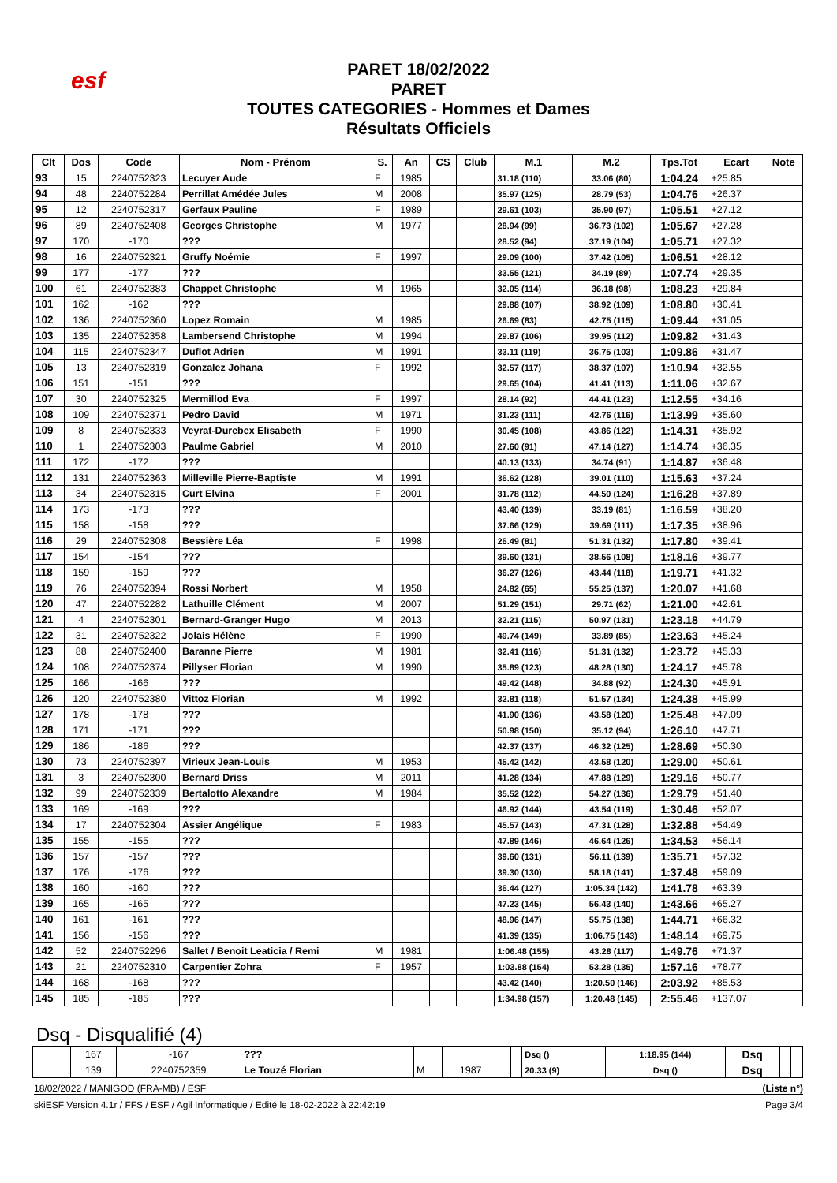esf
PARET 18/02/2022
PARET
TOUTES CATEGORIES - Hommes et Dames
Résultats Officiels
| Clt | Dos | Code | Nom - Prénom | S. | An | CS | Club | M.1 | M.2 | Tps.Tot | Ecart | Note |
| --- | --- | --- | --- | --- | --- | --- | --- | --- | --- | --- | --- | --- |
| 93 | 15 | 2240752323 | Lecuyer Aude | F | 1985 | | | 31.18 (110) | 33.06 (80) | 1:04.24 | +25.85 | |
| 94 | 48 | 2240752284 | Perrillat Amédée Jules | M | 2008 | | | 35.97 (125) | 28.79 (53) | 1:04.76 | +26.37 | |
| 95 | 12 | 2240752317 | Gerfaux Pauline | F | 1989 | | | 29.61 (103) | 35.90 (97) | 1:05.51 | +27.12 | |
| 96 | 89 | 2240752408 | Georges Christophe | M | 1977 | | | 28.94 (99) | 36.73 (102) | 1:05.67 | +27.28 | |
| 97 | 170 | -170 | ??? | | | | | 28.52 (94) | 37.19 (104) | 1:05.71 | +27.32 | |
| 98 | 16 | 2240752321 | Gruffy Noémie | F | 1997 | | | 29.09 (100) | 37.42 (105) | 1:06.51 | +28.12 | |
| 99 | 177 | -177 | ??? | | | | | 33.55 (121) | 34.19 (89) | 1:07.74 | +29.35 | |
| 100 | 61 | 2240752383 | Chappet Christophe | M | 1965 | | | 32.05 (114) | 36.18 (98) | 1:08.23 | +29.84 | |
| 101 | 162 | -162 | ??? | | | | | 29.88 (107) | 38.92 (109) | 1:08.80 | +30.41 | |
| 102 | 136 | 2240752360 | Lopez Romain | M | 1985 | | | 26.69 (83) | 42.75 (115) | 1:09.44 | +31.05 | |
| 103 | 135 | 2240752358 | Lambersend Christophe | M | 1994 | | | 29.87 (106) | 39.95 (112) | 1:09.82 | +31.43 | |
| 104 | 115 | 2240752347 | Duflot Adrien | M | 1991 | | | 33.11 (119) | 36.75 (103) | 1:09.86 | +31.47 | |
| 105 | 13 | 2240752319 | Gonzalez Johana | F | 1992 | | | 32.57 (117) | 38.37 (107) | 1:10.94 | +32.55 | |
| 106 | 151 | -151 | ??? | | | | | 29.65 (104) | 41.41 (113) | 1:11.06 | +32.67 | |
| 107 | 30 | 2240752325 | Mermillod Eva | F | 1997 | | | 28.14 (92) | 44.41 (123) | 1:12.55 | +34.16 | |
| 108 | 109 | 2240752371 | Pedro David | M | 1971 | | | 31.23 (111) | 42.76 (116) | 1:13.99 | +35.60 | |
| 109 | 8 | 2240752333 | Veyrat-Durebex Elisabeth | F | 1990 | | | 30.45 (108) | 43.86 (122) | 1:14.31 | +35.92 | |
| 110 | 1 | 2240752303 | Paulme Gabriel | M | 2010 | | | 27.60 (91) | 47.14 (127) | 1:14.74 | +36.35 | |
| 111 | 172 | -172 | ??? | | | | | 40.13 (133) | 34.74 (91) | 1:14.87 | +36.48 | |
| 112 | 131 | 2240752363 | Milleville Pierre-Baptiste | M | 1991 | | | 36.62 (128) | 39.01 (110) | 1:15.63 | +37.24 | |
| 113 | 34 | 2240752315 | Curt Elvina | F | 2001 | | | 31.78 (112) | 44.50 (124) | 1:16.28 | +37.89 | |
| 114 | 173 | -173 | ??? | | | | | 43.40 (139) | 33.19 (81) | 1:16.59 | +38.20 | |
| 115 | 158 | -158 | ??? | | | | | 37.66 (129) | 39.69 (111) | 1:17.35 | +38.96 | |
| 116 | 29 | 2240752308 | Bessière Léa | F | 1998 | | | 26.49 (81) | 51.31 (132) | 1:17.80 | +39.41 | |
| 117 | 154 | -154 | ??? | | | | | 39.60 (131) | 38.56 (108) | 1:18.16 | +39.77 | |
| 118 | 159 | -159 | ??? | | | | | 36.27 (126) | 43.44 (118) | 1:19.71 | +41.32 | |
| 119 | 76 | 2240752394 | Rossi Norbert | M | 1958 | | | 24.82 (65) | 55.25 (137) | 1:20.07 | +41.68 | |
| 120 | 47 | 2240752282 | Lathuille Clément | M | 2007 | | | 51.29 (151) | 29.71 (62) | 1:21.00 | +42.61 | |
| 121 | 4 | 2240752301 | Bernard-Granger Hugo | M | 2013 | | | 32.21 (115) | 50.97 (131) | 1:23.18 | +44.79 | |
| 122 | 31 | 2240752322 | Jolais Hélène | F | 1990 | | | 49.74 (149) | 33.89 (85) | 1:23.63 | +45.24 | |
| 123 | 88 | 2240752400 | Baranne Pierre | M | 1981 | | | 32.41 (116) | 51.31 (132) | 1:23.72 | +45.33 | |
| 124 | 108 | 2240752374 | Pillyser Florian | M | 1990 | | | 35.89 (123) | 48.28 (130) | 1:24.17 | +45.78 | |
| 125 | 166 | -166 | ??? | | | | | 49.42 (148) | 34.88 (92) | 1:24.30 | +45.91 | |
| 126 | 120 | 2240752380 | Vittoz Florian | M | 1992 | | | 32.81 (118) | 51.57 (134) | 1:24.38 | +45.99 | |
| 127 | 178 | -178 | ??? | | | | | 41.90 (136) | 43.58 (120) | 1:25.48 | +47.09 | |
| 128 | 171 | -171 | ??? | | | | | 50.98 (150) | 35.12 (94) | 1:26.10 | +47.71 | |
| 129 | 186 | -186 | ??? | | | | | 42.37 (137) | 46.32 (125) | 1:28.69 | +50.30 | |
| 130 | 73 | 2240752397 | Virieux Jean-Louis | M | 1953 | | | 45.42 (142) | 43.58 (120) | 1:29.00 | +50.61 | |
| 131 | 3 | 2240752300 | Bernard Driss | M | 2011 | | | 41.28 (134) | 47.88 (129) | 1:29.16 | +50.77 | |
| 132 | 99 | 2240752339 | Bertalotto Alexandre | M | 1984 | | | 35.52 (122) | 54.27 (136) | 1:29.79 | +51.40 | |
| 133 | 169 | -169 | ??? | | | | | 46.92 (144) | 43.54 (119) | 1:30.46 | +52.07 | |
| 134 | 17 | 2240752304 | Assier Angélique | F | 1983 | | | 45.57 (143) | 47.31 (128) | 1:32.88 | +54.49 | |
| 135 | 155 | -155 | ??? | | | | | 47.89 (146) | 46.64 (126) | 1:34.53 | +56.14 | |
| 136 | 157 | -157 | ??? | | | | | 39.60 (131) | 56.11 (139) | 1:35.71 | +57.32 | |
| 137 | 176 | -176 | ??? | | | | | 39.30 (130) | 58.18 (141) | 1:37.48 | +59.09 | |
| 138 | 160 | -160 | ??? | | | | | 36.44 (127) | 1:05.34 (142) | 1:41.78 | +63.39 | |
| 139 | 165 | -165 | ??? | | | | | 47.23 (145) | 56.43 (140) | 1:43.66 | +65.27 | |
| 140 | 161 | -161 | ??? | | | | | 48.96 (147) | 55.75 (138) | 1:44.71 | +66.32 | |
| 141 | 156 | -156 | ??? | | | | | 41.39 (135) | 1:06.75 (143) | 1:48.14 | +69.75 | |
| 142 | 52 | 2240752296 | Sallet / Benoit Leaticia / Remi | M | 1981 | | | 1:06.48 (155) | 43.28 (117) | 1:49.76 | +71.37 | |
| 143 | 21 | 2240752310 | Carpentier Zohra | F | 1957 | | | 1:03.88 (154) | 53.28 (135) | 1:57.16 | +78.77 | |
| 144 | 168 | -168 | ??? | | | | | 43.42 (140) | 1:20.50 (146) | 2:03.92 | +85.53 | |
| 145 | 185 | -185 | ??? | | | | | 1:34.98 (157) | 1:20.48 (145) | 2:55.46 | +137.07 | |
Dsq - Disqualifié (4)
| | 167 | -167 | ??? | | | | | Dsq () | 1:18.95 (144) | Dsq | | |
| | 139 | 2240752359 | Le Touzé Florian | M | 1987 | | | 20.33 (9) | Dsq () | Dsq | | |
18/02/2022 / MANIGOD (FRA-MB) / ESF (Liste n°)
skiESF Version 4.1r / FFS / ESF / Agil Informatique / Edité le 18-02-2022 à 22:42:19 Page 3/4